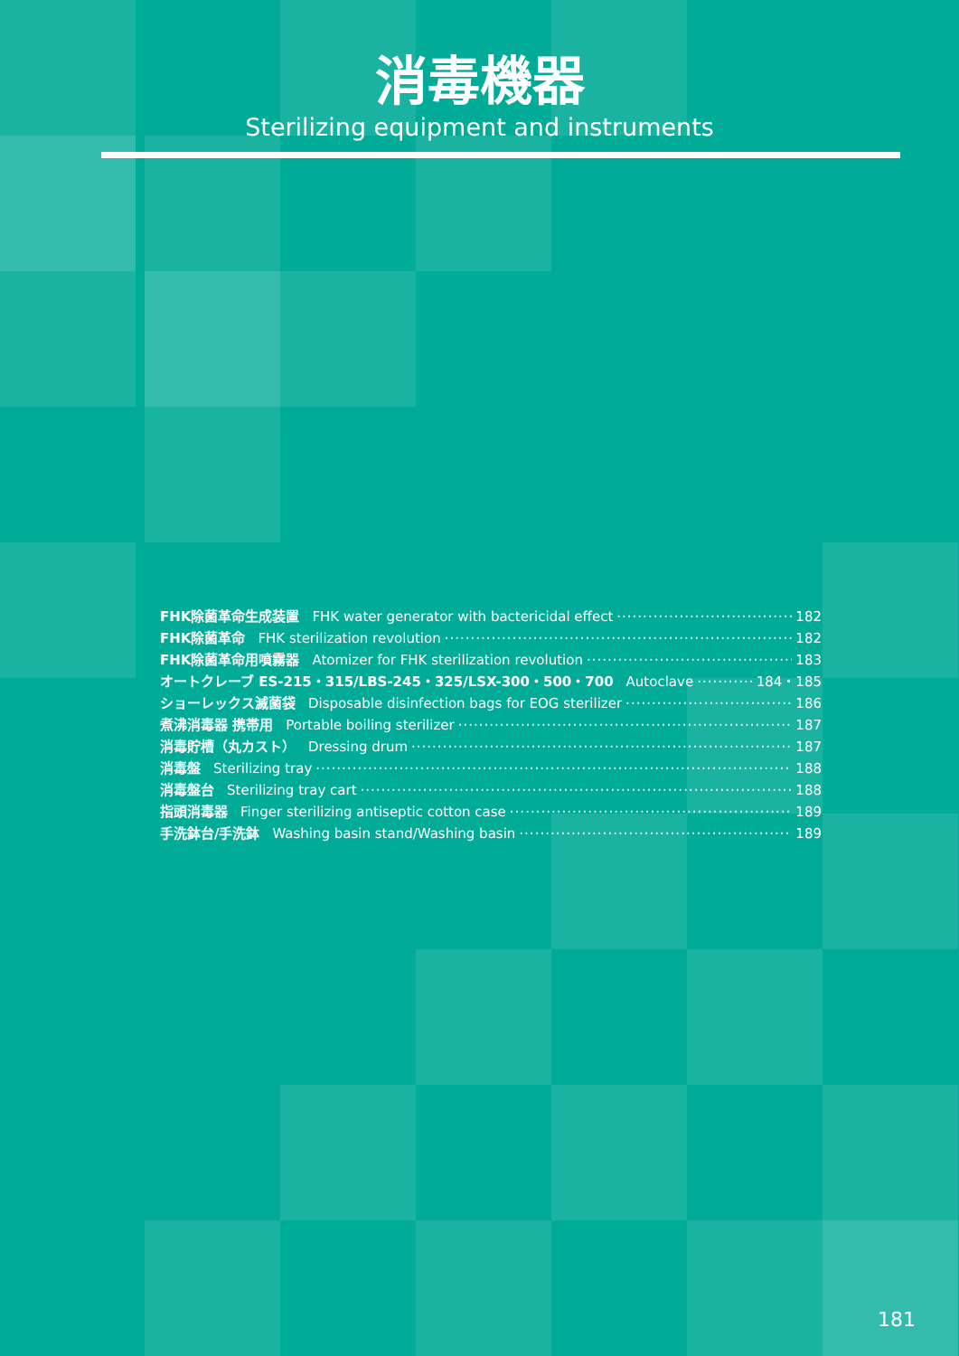消毒機器
Sterilizing equipment and instruments
FHK除菌革命生成装置 FHK water generator with bactericidal effect 182
FHK除菌革命 FHK sterilization revolution 182
FHK除菌革命用噴霧器 Atomizer for FHK sterilization revolution 183
オートクレーブ ES-215・315/LBS-245・325/LSX-300・500・700 Autoclave 184・185
ショーレックス滅菌袋 Disposable disinfection bags for EOG sterilizer 186
煮沸消毒器 携帯用 Portable boiling sterilizer 187
消毒貯槽（丸カスト） Dressing drum 187
消毒盤 Sterilizing tray 188
消毒盤台 Sterilizing tray cart 188
指頭消毒器 Finger sterilizing antiseptic cotton case 189
手洗鉢台/手洗鉢 Washing basin stand/Washing basin 189
181